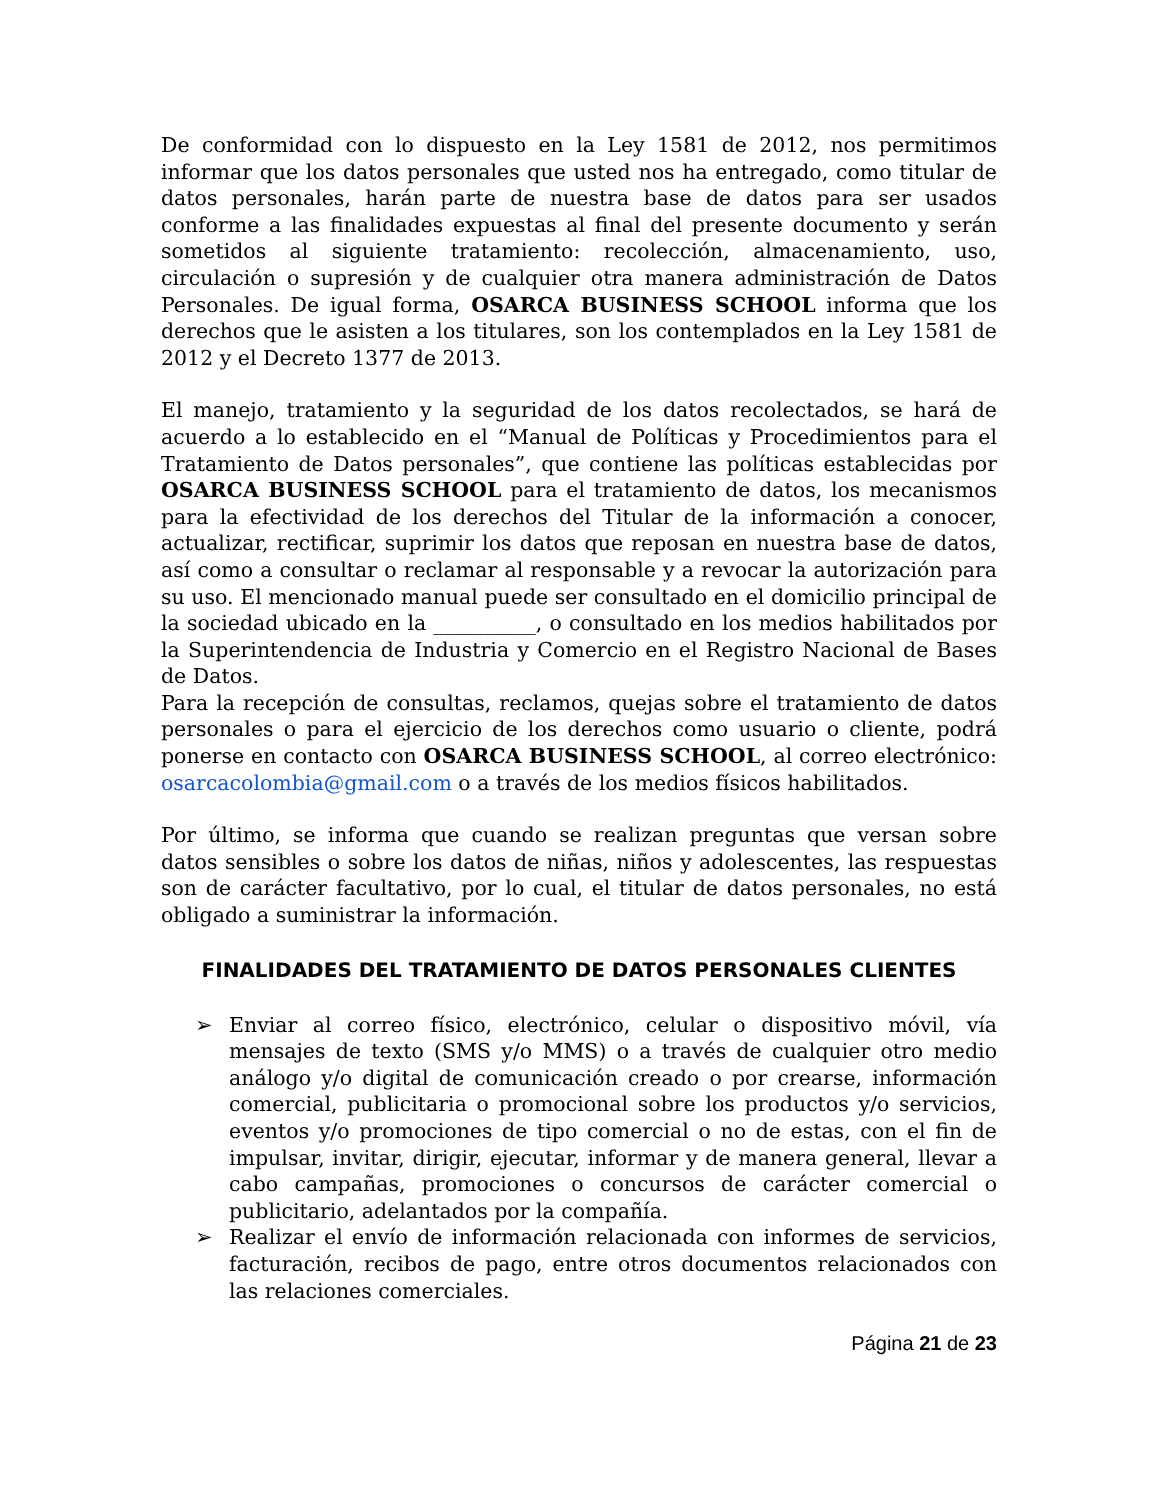De conformidad con lo dispuesto en la Ley 1581 de 2012, nos permitimos informar que los datos personales que usted nos ha entregado, como titular de datos personales, harán parte de nuestra base de datos para ser usados conforme a las finalidades expuestas al final del presente documento y serán sometidos al siguiente tratamiento: recolección, almacenamiento, uso, circulación o supresión y de cualquier otra manera administración de Datos Personales. De igual forma, OSARCA BUSINESS SCHOOL informa que los derechos que le asisten a los titulares, son los contemplados en la Ley 1581 de 2012 y el Decreto 1377 de 2013.
El manejo, tratamiento y la seguridad de los datos recolectados, se hará de acuerdo a lo establecido en el “Manual de Políticas y Procedimientos para el Tratamiento de Datos personales”, que contiene las políticas establecidas por OSARCA BUSINESS SCHOOL para el tratamiento de datos, los mecanismos para la efectividad de los derechos del Titular de la información a conocer, actualizar, rectificar, suprimir los datos que reposan en nuestra base de datos, así como a consultar o reclamar al responsable y a revocar la autorización para su uso. El mencionado manual puede ser consultado en el domicilio principal de la sociedad ubicado en la __________, o consultado en los medios habilitados por la Superintendencia de Industria y Comercio en el Registro Nacional de Bases de Datos.
Para la recepción de consultas, reclamos, quejas sobre el tratamiento de datos personales o para el ejercicio de los derechos como usuario o cliente, podrá ponerse en contacto con OSARCA BUSINESS SCHOOL, al correo electrónico: osarcacolombia@gmail.com o a través de los medios físicos habilitados.
Por último, se informa que cuando se realizan preguntas que versan sobre datos sensibles o sobre los datos de niñas, niños y adolescentes, las respuestas son de carácter facultativo, por lo cual, el titular de datos personales, no está obligado a suministrar la información.
FINALIDADES DEL TRATAMIENTO DE DATOS PERSONALES CLIENTES
➢ Enviar al correo físico, electrónico, celular o dispositivo móvil, vía mensajes de texto (SMS y/o MMS) o a través de cualquier otro medio análogo y/o digital de comunicación creado o por crearse, información comercial, publicitaria o promocional sobre los productos y/o servicios, eventos y/o promociones de tipo comercial o no de estas, con el fin de impulsar, invitar, dirigir, ejecutar, informar y de manera general, llevar a cabo campañas, promociones o concursos de carácter comercial o publicitario, adelantados por la compañía.
➢ Realizar el envío de información relacionada con informes de servicios, facturación, recibos de pago, entre otros documentos relacionados con las relaciones comerciales.
Página 21 de 23